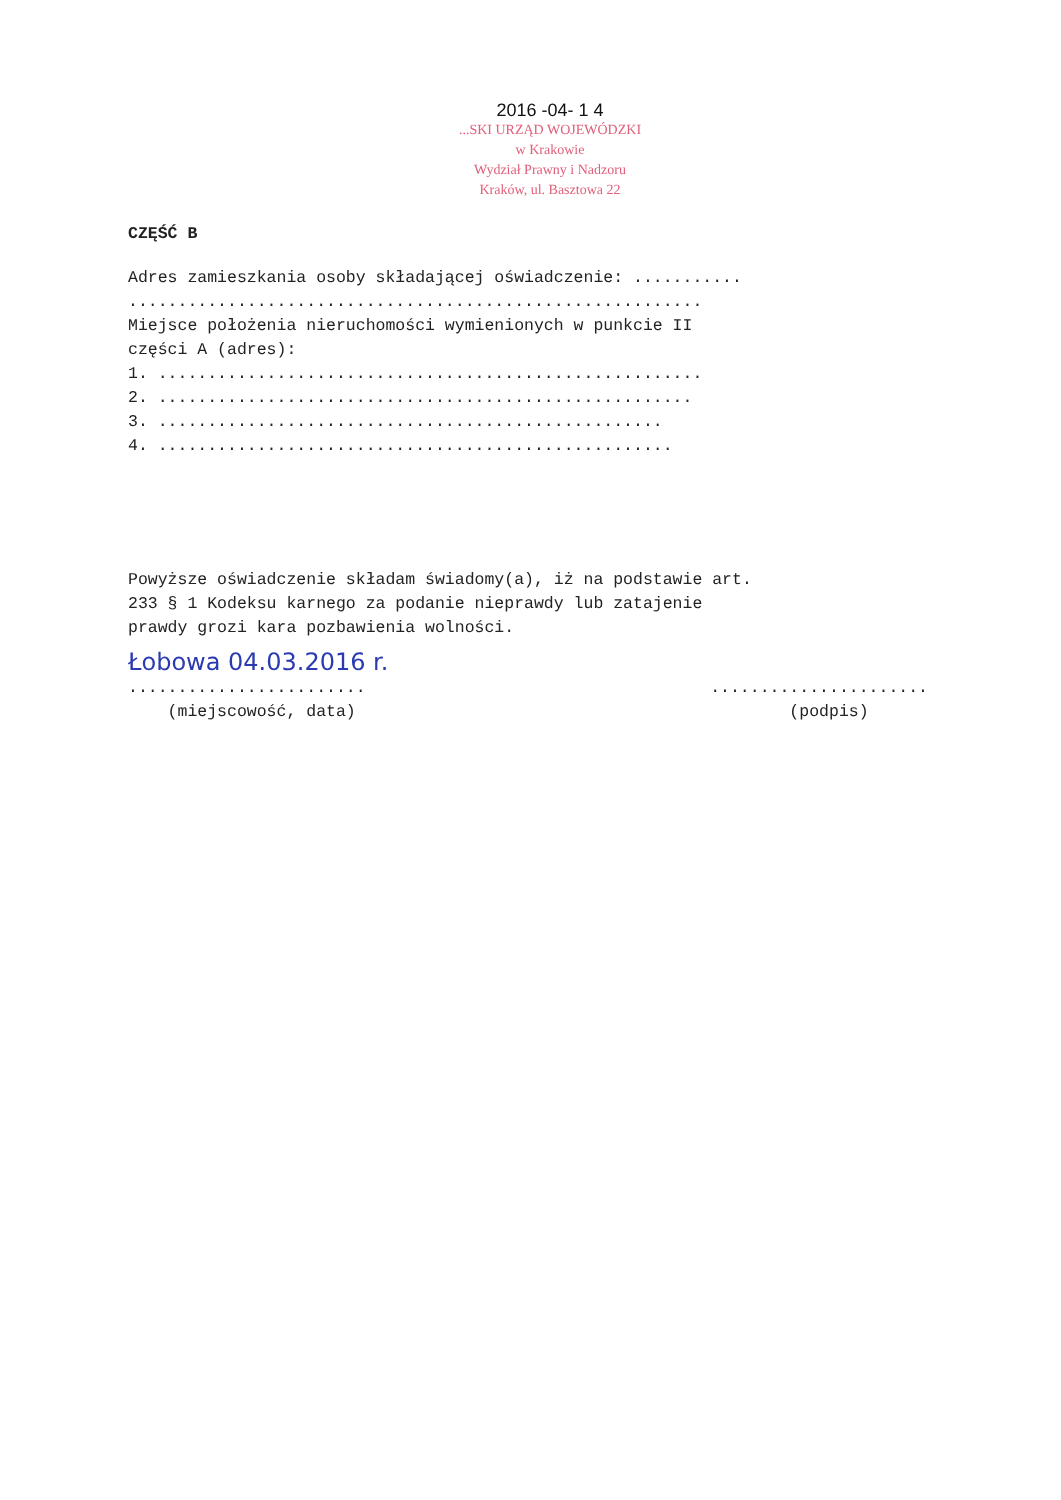2016 -04- 1 4
...SKI URZĄD WOJEWÓDZKI
w Krakowie
Wydział Prawny i Nadzoru
Kraków, ul. Basztowa 22
CZĘŚĆ B
Adres zamieszkania osoby składającej oświadczenie: ...........
..........................................................
Miejsce położenia nieruchomości wymienionych w punkcie II
części A (adres):
1. .......................................................
2. ......................................................
3. ...................................................
4. ....................................................
Powyższe oświadczenie składam świadomy(a), iż na podstawie art.
233 § 1 Kodeksu karnego za podanie nieprawdy lub zatajenie
prawdy grozi kara pozbawienia wolności.
Łobowa 04.03.2016 r.
........................
(miejscowość, data)
......................
(podpis)